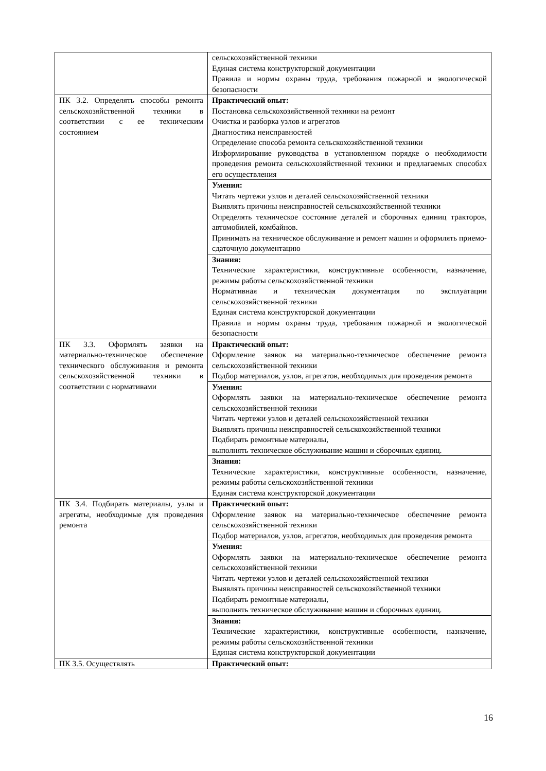| | сельскохозяйственной техники Единая система конструкторской документации Правила и нормы охраны труда, требования пожарной и экологической безопасности |
| ПК 3.2. Определять способы ремонта сельскохозяйственной техники в соответствии с ее техническим состоянием | Практический опыт: Постановка сельскохозяйственной техники на ремонт Очистка и разборка узлов и агрегатов Диагностика неисправностей Определение способа ремонта сельскохозяйственной техники Информирование руководства в установленном порядке о необходимости проведения ремонта сельскохозяйственной техники и предлагаемых способах его осуществления |
| | Умения: Читать чертежи узлов и деталей сельскохозяйственной техники Выявлять причины неисправностей сельскохозяйственной техники Определять техническое состояние деталей и сборочных единиц тракторов, автомобилей, комбайнов. Принимать на техническое обслуживание и ремонт машин и оформлять приемо-сдаточную документацию |
| | Знания: Технические характеристики, конструктивные особенности, назначение, режимы работы сельскохозяйственной техники Нормативная и техническая документация по эксплуатации сельскохозяйственной техники Единая система конструкторской документации Правила и нормы охраны труда, требования пожарной и экологической безопасности |
| ПК 3.3. Оформлять заявки на материально-техническое обеспечение технического обслуживания и ремонта сельскохозяйственной техники в соответствии с нормативами | Практический опыт: Оформление заявок на материально-техническое обеспечение ремонта сельскохозяйственной техники Подбор материалов, узлов, агрегатов, необходимых для проведения ремонта |
| | Умения: Оформлять заявки на материально-техническое обеспечение ремонта сельскохозяйственной техники Читать чертежи узлов и деталей сельскохозяйственной техники Выявлять причины неисправностей сельскохозяйственной техники Подбирать ремонтные материалы, выполнять техническое обслуживание машин и сборочных единиц. |
| | Знания: Технические характеристики, конструктивные особенности, назначение, режимы работы сельскохозяйственной техники Единая система конструкторской документации |
| ПК 3.4. Подбирать материалы, узлы и агрегаты, необходимые для проведения ремонта | Практический опыт: Оформление заявок на материально-техническое обеспечение ремонта сельскохозяйственной техники Подбор материалов, узлов, агрегатов, необходимых для проведения ремонта |
| | Умения: Оформлять заявки на материально-техническое обеспечение ремонта сельскохозяйственной техники Читать чертежи узлов и деталей сельскохозяйственной техники Выявлять причины неисправностей сельскохозяйственной техники Подбирать ремонтные материалы, выполнять техническое обслуживание машин и сборочных единиц. |
| | Знания: Технические характеристики, конструктивные особенности, назначение, режимы работы сельскохозяйственной техники Единая система конструкторской документации |
| ПК 3.5. Осуществлять | Практический опыт: |
16